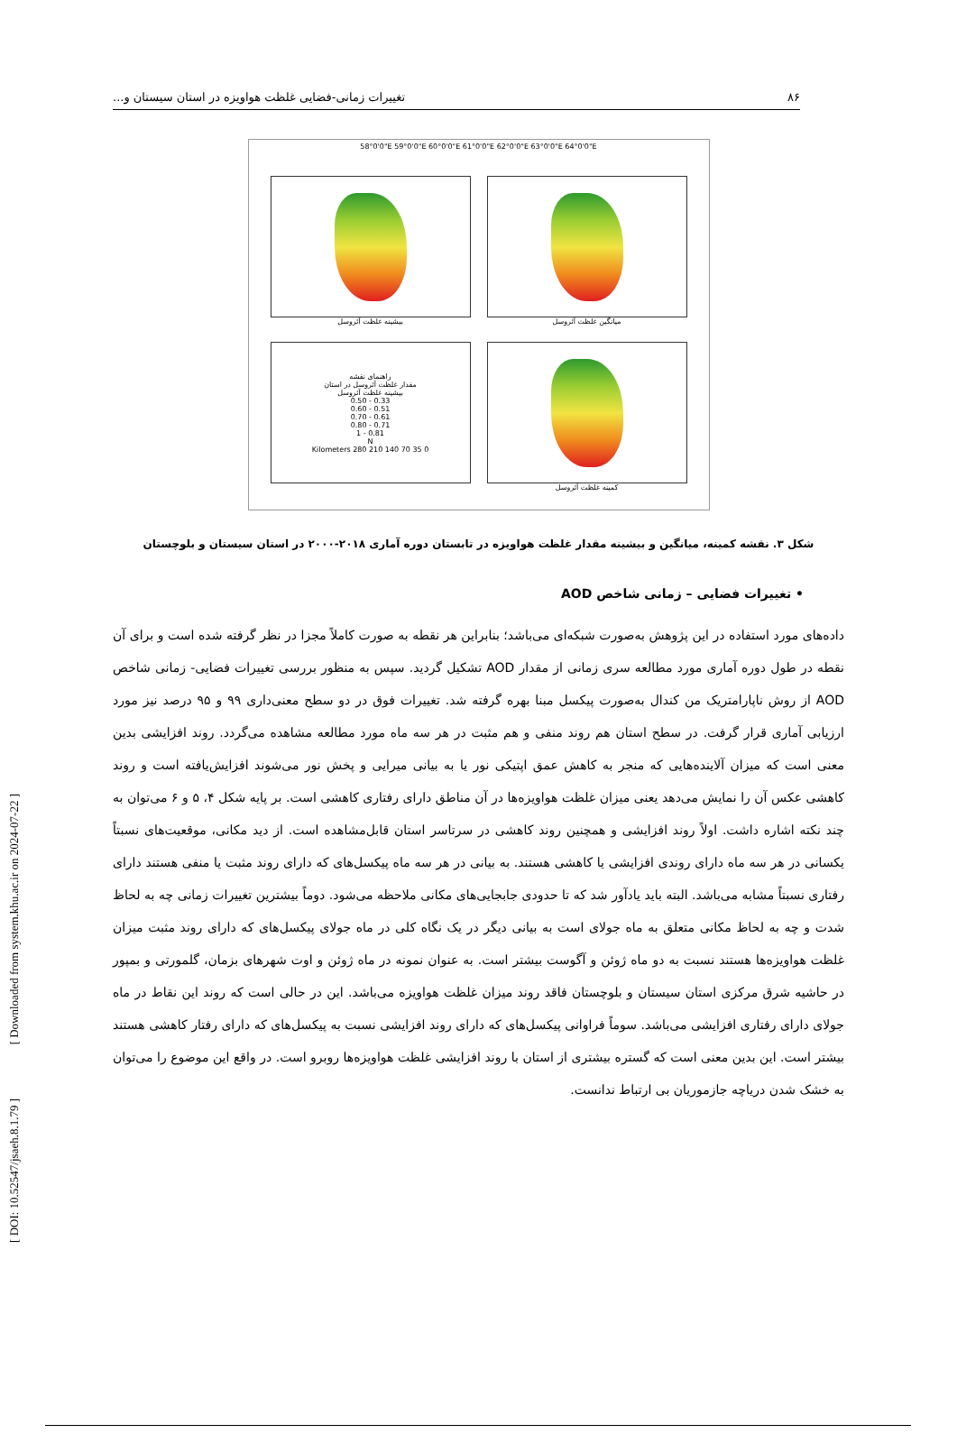[ Downloaded from system.khu.ac.ir on 2024-07-22 ]
[ DOI: 10.52547/jsaeh.8.1.79 ]
۸۶ تغییرات زمانی-فضایی غلظت هواویزه در استان سیستان و...
58°0'0"E 59°0'0"E 60°0'0"E 61°0'0"E 62°0'0"E 63°0'0"E 64°0'0"E
بیشینه غلظت آئروسل
میانگین غلظت آئروسل
راهنمای نقشه
مقدار غلظت آئروسل در استان
بیشینه غلظت آئروسل
0.33 - 0.50
0.51 - 0.60
0.61 - 0.70
0.71 - 0.80
0.81 - 1
N
0 35 70 140 210 280 Kilometers
کمینه غلظت آئروسل
شکل ۳. نقشه کمینه، میانگین و بیشینه مقدار غلظت هواویزه در تابستان دوره آماری ۲۰۱۸-۲۰۰۰ در استان سیستان و بلوچستان
• تغییرات فضایی – زمانی شاخص AOD
داده‌های مورد استفاده در این پژوهش به‌صورت شبکه‌ای می‌باشد؛ بنابراین هر نقطه به صورت کاملاً مجزا در نظر گرفته شده است و برای آن نقطه در طول دوره آماری مورد مطالعه سری زمانی از مقدار AOD تشکیل گردید. سپس به منظور بررسی تغییرات فضایی- زمانی شاخص AOD از روش ناپارامتریک من کندال به‌صورت پیکسل مبنا بهره گرفته شد. تغییرات فوق در دو سطح معنی‌داری ۹۹ و ۹۵ درصد نیز مورد ارزیابی آماری قرار گرفت. در سطح استان هم روند منفی و هم مثبت در هر سه ماه مورد مطالعه مشاهده می‌گردد. روند افزایشی بدین معنی است که میزان آلاینده‌هایی که منجر به کاهش عمق اپتیکی نور یا به بیانی میرایی و پخش نور می‌شوند افزایش‌یافته است و روند کاهشی عکس آن را نمایش می‌دهد یعنی میزان غلظت هواویزه‌ها در آن مناطق دارای رفتاری کاهشی است. بر پایه شکل ۴، ۵ و ۶ می‌توان به چند نکته اشاره داشت. اولاً روند افزایشی و همچنین روند کاهشی در سرتاسر استان قابل‌مشاهده است. از دید مکانی، موقعیت‌های نسبتاً یکسانی در هر سه ماه دارای روندی افزایشی یا کاهشی هستند. به بیانی در هر سه ماه پیکسل‌های که دارای روند مثبت یا منفی هستند دارای رفتاری نسبتاً مشابه می‌باشد. البته باید یادآور شد که تا حدودی جابجایی‌های مکانی ملاحظه می‌شود. دوماً بیشترین تغییرات زمانی چه به لحاظ شدت و چه به لحاظ مکانی متعلق به ماه جولای است به بیانی دیگر در یک نگاه کلی در ماه جولای پیکسل‌های که دارای روند مثبت میزان غلظت هواویزه‌ها هستند نسبت به دو ماه ژوئن و آگوست بیشتر است. به عنوان نمونه در ماه ژوئن و اوت شهرهای بزمان، گلمورتی و بمپور در حاشیه شرق مرکزی استان سیستان و بلوچستان فاقد روند میزان غلظت هواویزه می‌باشد. این در حالی است که روند این نقاط در ماه جولای دارای رفتاری افزایشی می‌باشد. سوماً فراوانی پیکسل‌های که دارای روند افزایشی نسبت به پیکسل‌های که دارای رفتار کاهشی هستند بیشتر است. این بدین معنی است که گستره بیشتری از استان با روند افزایشی غلظت هواویزه‌ها روبرو است. در واقع این موضوع را می‌توان به خشک شدن دریاچه جازموریان بی ارتباط ندانست.